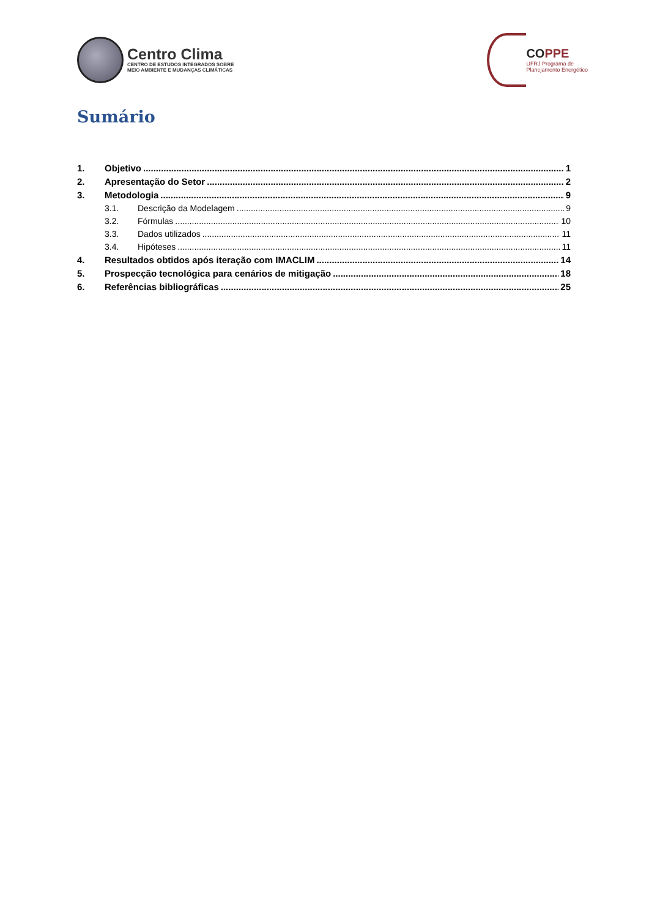Centro Clima
CENTRO DE ESTUDOS INTEGRADOS SOBRE
MEIO AMBIENTE E MUDANÇAS CLIMÁTICAS
COPPE
UFRJ Programa de
Planejamento Energético
Sumário
1. Objetivo 1
2. Apresentação do Setor 2
3. Metodologia 9
3.1. Descrição da Modelagem 9
3.2. Fórmulas 10
3.3. Dados utilizados 11
3.4. Hipóteses 11
4. Resultados obtidos após iteração com IMACLIM 14
5. Prospecção tecnológica para cenários de mitigação 18
6. Referências bibliográficas 25